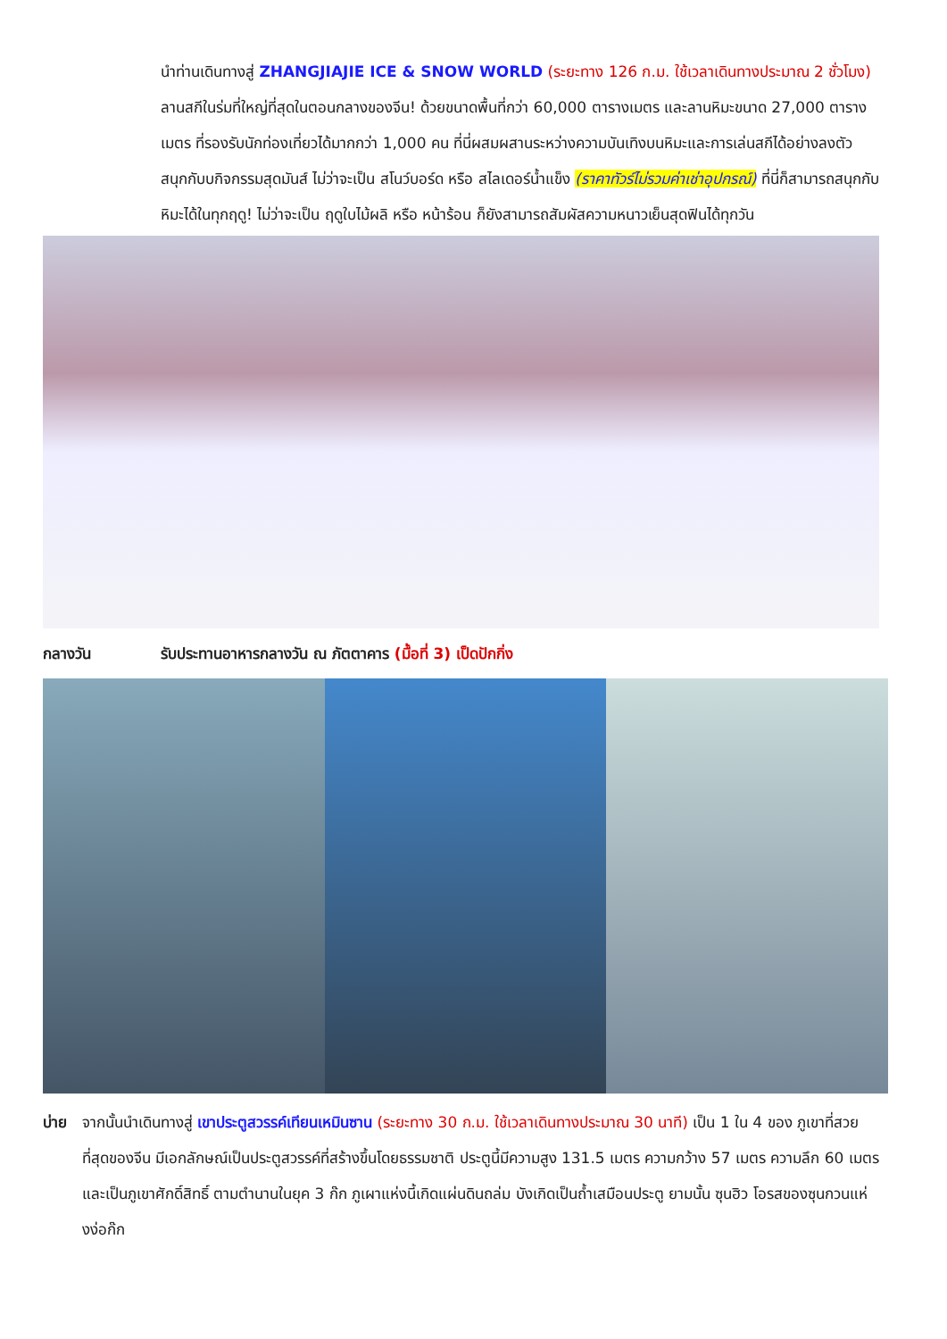นำท่านเดินทางสู่ ZHANGJIAJIE ICE & SNOW WORLD (ระยะทาง 126 ก.ม. ใช้เวลาเดินทางประมาณ 2 ชั่วโมง) ลานสกีในร่มที่ใหญ่ที่สุดในตอนกลางของจีน! ด้วยขนาดพื้นที่กว่า 60,000 ตารางเมตร และลานหิมะขนาด 27,000 ตารางเมตร ที่รองรับนักท่องเที่ยวได้มากกว่า 1,000 คน ที่นี่ผสมผสานระหว่างความบันเทิงบนหิมะและการเล่นสกีได้อย่างลงตัว สนุกกับบกิจกรรมสุดมันส์ ไม่ว่าจะเป็น สโนว์บอร์ด หรือ สไลเดอร์น้ำแข็ง (ราคาทัวร์ไม่รวมค่าเช่าอุปกรณ์) ที่นี่ก็สามารถสนุกกับหิมะได้ในทุกฤดู! ไม่ว่าจะเป็น ฤดูใบไม้ผลิ หรือ หน้าร้อน ก็ยังสามารถสัมผัสความหนาวเย็นสุดฟินได้ทุกวัน
กลางวัน รับประทานอาหารกลางวัน ณ ภัตตาคาร (มื้อที่ 3) เป็ดปักกิ่ง
บ่าย จากนั้นนำเดินทางสู่ เขาประตูสวรรค์เทียนเหมินซาน (ระยะทาง 30 ก.ม. ใช้เวลาเดินทางประมาณ 30 นาที) เป็น 1 ใน 4 ของ ภูเขาที่สวยที่สุดของจีน มีเอกลักษณ์เป็นประตูสวรรค์ที่สร้างขึ้นโดยธรรมชาติ ประตูนี้มีความสูง 131.5 เมตร ความกว้าง 57 เมตร ความลึก 60 เมตร และเป็นภูเขาศักดิ์สิทธิ์ ตามตำนานในยุค 3 ก๊ก ภูเผาแห่งนี้เกิดแผ่นดินถล่ม บังเกิดเป็นถ้ำเสมือนประตู ยามนั้น ซุนฮิว โอรสของซุนกวนแห่งง่อก๊ก